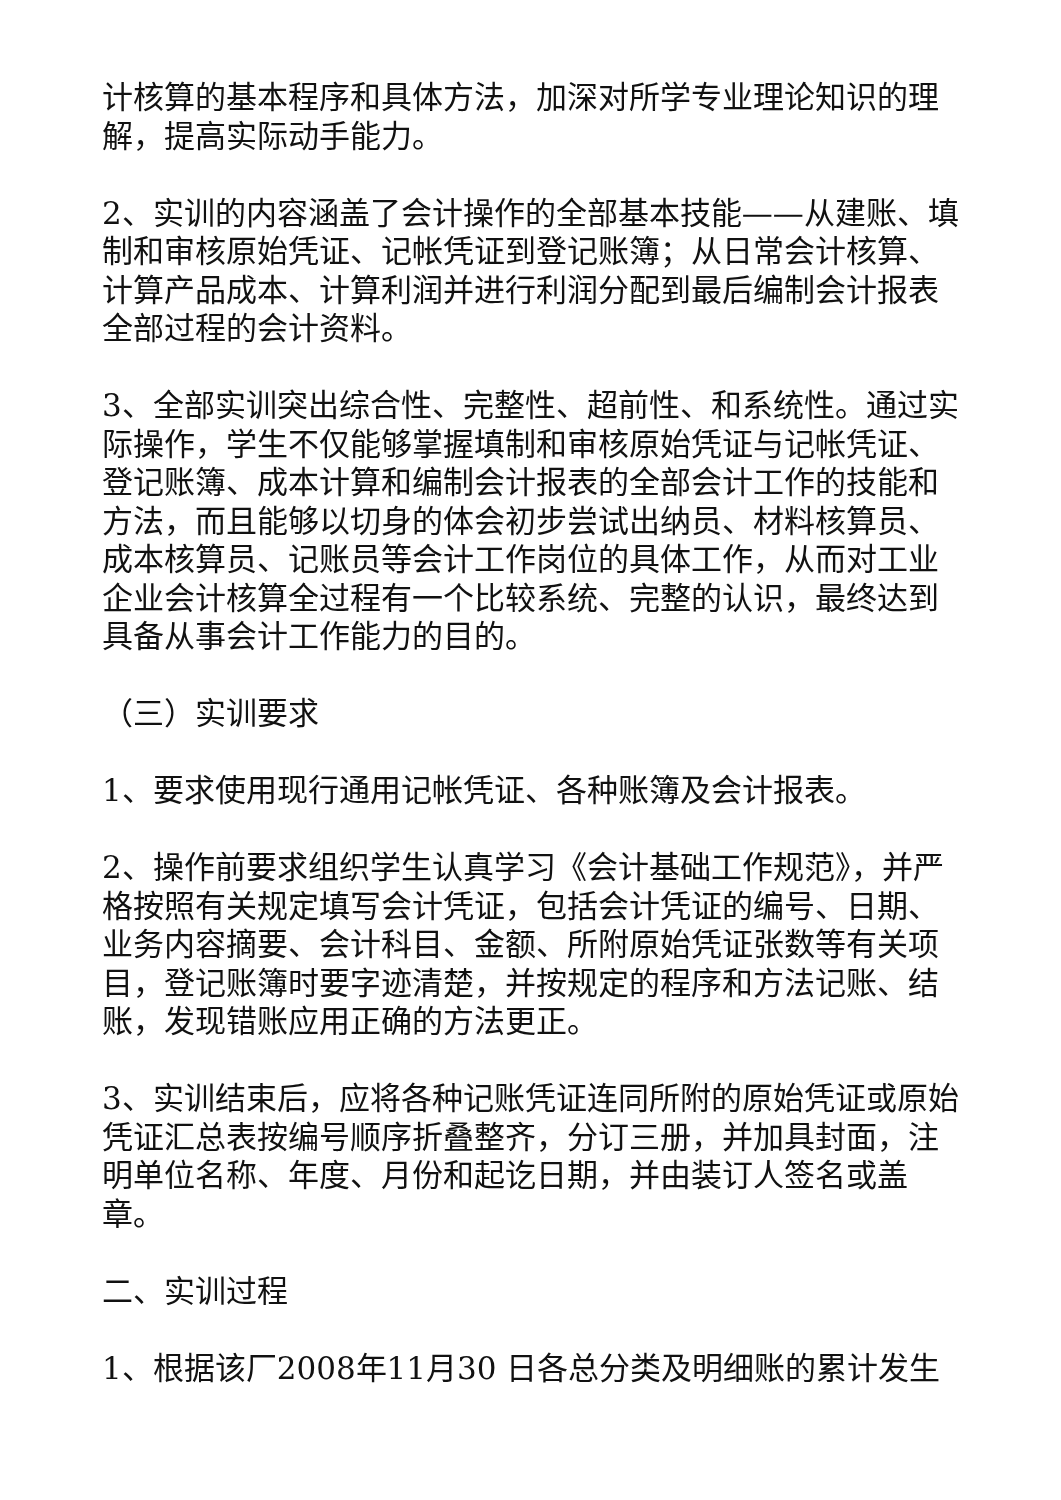计核算的基本程序和具体方法，加深对所学专业理论知识的理解，提高实际动手能力。
2、实训的内容涵盖了会计操作的全部基本技能——从建账、填制和审核原始凭证、记帐凭证到登记账簿；从日常会计核算、计算产品成本、计算利润并进行利润分配到最后编制会计报表全部过程的会计资料。
3、全部实训突出综合性、完整性、超前性、和系统性。通过实际操作，学生不仅能够掌握填制和审核原始凭证与记帐凭证、登记账簿、成本计算和编制会计报表的全部会计工作的技能和方法，而且能够以切身的体会初步尝试出纳员、材料核算员、成本核算员、记账员等会计工作岗位的具体工作，从而对工业企业会计核算全过程有一个比较系统、完整的认识，最终达到具备从事会计工作能力的目的。
（三）实训要求
1、要求使用现行通用记帐凭证、各种账簿及会计报表。
2、操作前要求组织学生认真学习《会计基础工作规范》，并严格按照有关规定填写会计凭证，包括会计凭证的编号、日期、业务内容摘要、会计科目、金额、所附原始凭证张数等有关项目，登记账簿时要字迹清楚，并按规定的程序和方法记账、结账，发现错账应用正确的方法更正。
3、实训结束后，应将各种记账凭证连同所附的原始凭证或原始凭证汇总表按编号顺序折叠整齐，分订三册，并加具封面，注明单位名称、年度、月份和起讫日期，并由装订人签名或盖章。
二、实训过程
1、根据该厂2008年11月30 日各总分类及明细账的累计发生